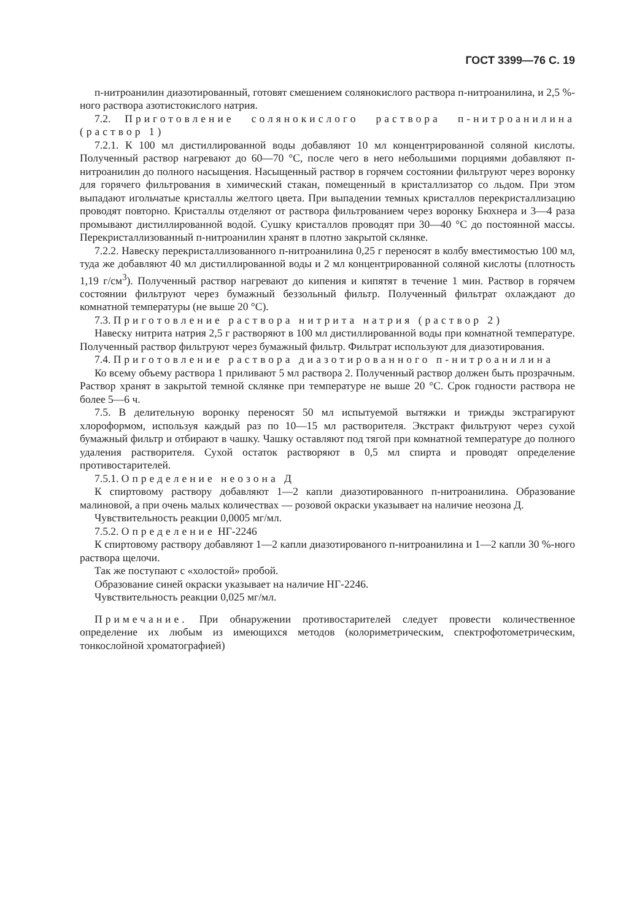ГОСТ 3399—76 С. 19
п-нитроанилин диазотированный, готовят смешением солянокислого раствора п-нитроанилина, и 2,5 %-ного раствора азотистокислого натрия.
7.2. Приготовление солянокислого раствора п-нитроанилина (раствор 1)
7.2.1. К 100 мл дистиллированной воды добавляют 10 мл концентрированной соляной кислоты. Полученный раствор нагревают до 60—70 °С, после чего в него небольшими порциями добавляют п-нитроанилин до полного насыщения. Насыщенный раствор в горячем состоянии фильтруют через воронку для горячего фильтрования в химический стакан, помещенный в кристаллизатор со льдом. При этом выпадают игольчатые кристаллы желтого цвета. При выпадении темных кристаллов перекристаллизацию проводят повторно. Кристаллы отделяют от раствора фильтрованием через воронку Бюхнера и 3—4 раза промывают дистиллированной водой. Сушку кристаллов проводят при 30—40 °С до постоянной массы. Перекристаллизованный п-нитроанилин хранят в плотно закрытой склянке.
7.2.2. Навеску перекристаллизованного п-нитроанилина 0,25 г переносят в колбу вместимостью 100 мл, туда же добавляют 40 мл дистиллированной воды и 2 мл концентрированной соляной кислоты (плотность 1,19 г/см<sup>3</sup>). Полученный раствор нагревают до кипения и кипятят в течение 1 мин. Раствор в горячем состоянии фильтруют через бумажный беззольный фильтр. Полученный фильтрат охлаждают до комнатной температуры (не выше 20 °С).
7.3. Приготовление раствора нитрита натрия (раствор 2)
Навеску нитрита натрия 2,5 г растворяют в 100 мл дистиллированной воды при комнатной температуре. Полученный раствор фильтруют через бумажный фильтр. Фильтрат используют для диазотирования.
7.4. Приготовление раствора диазотированного п-нитроанилина
Ко всему объему раствора 1 приливают 5 мл раствора 2. Полученный раствор должен быть прозрачным. Раствор хранят в закрытой темной склянке при температуре не выше 20 °С. Срок годности раствора не более 5—6 ч.
7.5. В делительную воронку переносят 50 мл испытуемой вытяжки и трижды экстрагируют хлороформом, используя каждый раз по 10—15 мл растворителя. Экстракт фильтруют через сухой бумажный фильтр и отбирают в чашку. Чашку оставляют под тягой при комнатной температуре до полного удаления растворителя. Сухой остаток растворяют в 0,5 мл спирта и проводят определение противостарителей.
7.5.1. Определение неозона Д
К спиртовому раствору добавляют 1—2 капли диазотированного п-нитроанилина. Образование малиновой, а при очень малых количествах — розовой окраски указывает на наличие неозона Д.
Чувствительность реакции 0,0005 мг/мл.
7.5.2. Определение НГ-2246
К спиртовому раствору добавляют 1—2 капли диазотированого п-нитроанилина и 1—2 капли 30 %-ного раствора щелочи.
Так же поступают с «холостой» пробой.
Образование синей окраски указывает на наличие НГ-2246.
Чувствительность реакции 0,025 мг/мл.
Примечание. При обнаружении противостарителей следует провести количественное определение их любым из имеющихся методов (колориметрическим, спектрофотометрическим, тонкослойной хроматографией)